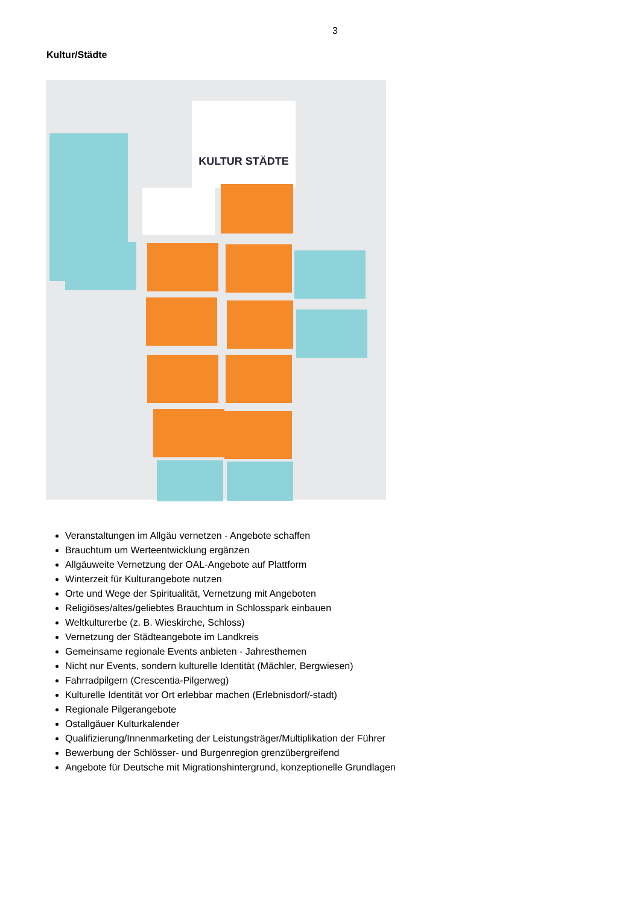3
Kultur/Städte
KULTUR STÄDTE
Veranstaltungen im Allgäu vernetzen - Angebote schaffen
Brauchtum um Werteentwicklung ergänzen
Allgäuweite Vernetzung der OAL-Angebote auf Plattform
Winterzeit für Kulturangebote nutzen
Orte und Wege der Spiritualität, Vernetzung mit Angeboten
Religiöses/altes/geliebtes Brauchtum in Schlosspark einbauen
Weltkulturerbe (z. B. Wieskirche, Schloss)
Vernetzung der Städteangebote im Landkreis
Gemeinsame regionale Events anbieten - Jahresthemen
Nicht nur Events, sondern kulturelle Identität (Mächler, Bergwiesen)
Fahrradpilgern (Crescentia-Pilgerweg)
Kulturelle Identität vor Ort erlebbar machen (Erlebnisdorf/-stadt)
Regionale Pilgerangebote
Ostallgäuer Kulturkalender
Qualifizierung/Innenmarketing der Leistungsträger/Multiplikation der Führer
Bewerbung der Schlösser- und Burgenregion grenzübergreifend
Angebote für Deutsche mit Migrationshintergrund, konzeptionelle Grundlagen